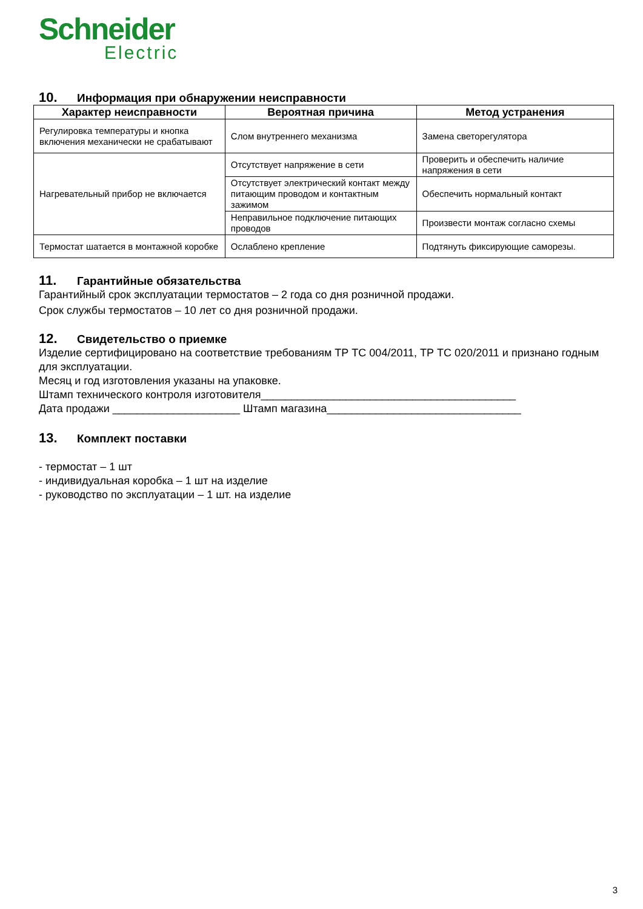Schneider
Electric
10. Информация при обнаружении неисправности
| Характер неисправности | Вероятная причина | Метод устранения |
| --- | --- | --- |
| Регулировка температуры и кнопка включения механически не срабатывают | Слом внутреннего механизма | Замена светорегулятора |
| Нагревательный прибор не включается | Отсутствует напряжение в сети | Проверить и обеспечить наличие напряжения в сети |
| | Отсутствует электрический контакт между питающим проводом и контактным зажимом | Обеспечить нормальный контакт |
| | Неправильное подключение питающих проводов | Произвести монтаж согласно схемы |
| Термостат шатается в монтажной коробке | Ослаблено крепление | Подтянуть фиксирующие саморезы. |
11. Гарантийные обязательства
Гарантийный срок эксплуатации термостатов – 2 года со дня розничной продажи.
Срок службы термостатов – 10 лет со дня розничной продажи.
12. Свидетельство о приемке
Изделие сертифицировано на соответствие требованиям ТР ТС 004/2011, ТР ТС 020/2011 и признано годным для эксплуатации.
Месяц и год изготовления указаны на упаковке.
Штамп технического контроля изготовителя__________________________________________
Дата продажи _____________________ Штамп магазина________________________________
13. Комплект поставки
- термостат – 1 шт
- индивидуальная коробка – 1 шт на изделие
- руководство по эксплуатации – 1 шт. на изделие
3